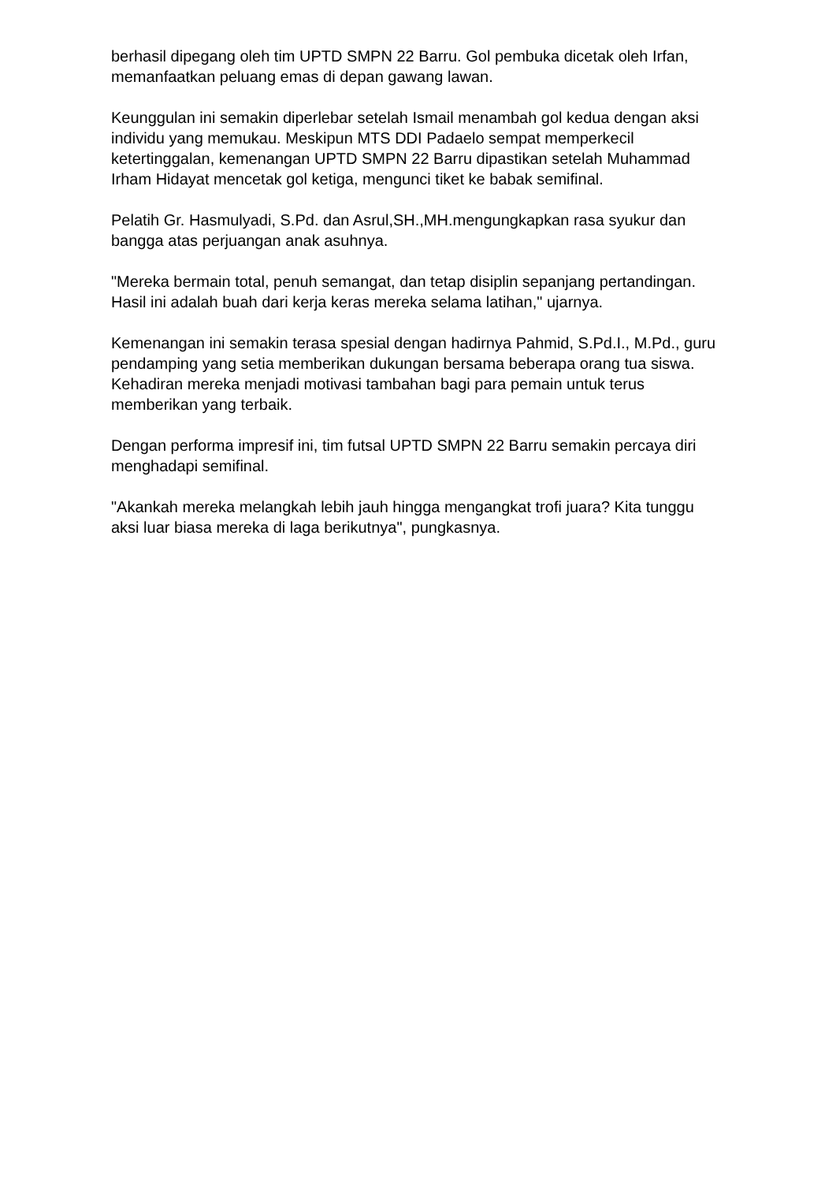berhasil dipegang oleh tim UPTD SMPN 22 Barru. Gol pembuka dicetak oleh Irfan, memanfaatkan peluang emas di depan gawang lawan.
Keunggulan ini semakin diperlebar setelah Ismail menambah gol kedua dengan aksi individu yang memukau. Meskipun MTS DDI Padaelo sempat memperkecil ketertinggalan, kemenangan UPTD SMPN 22 Barru dipastikan setelah Muhammad Irham Hidayat mencetak gol ketiga, mengunci tiket ke babak semifinal.
Pelatih Gr. Hasmulyadi, S.Pd. dan Asrul,SH.,MH.mengungkapkan rasa syukur dan bangga atas perjuangan anak asuhnya.
"Mereka bermain total, penuh semangat, dan tetap disiplin sepanjang pertandingan. Hasil ini adalah buah dari kerja keras mereka selama latihan," ujarnya.
Kemenangan ini semakin terasa spesial dengan hadirnya Pahmid, S.Pd.I., M.Pd., guru pendamping yang setia memberikan dukungan bersama beberapa orang tua siswa. Kehadiran mereka menjadi motivasi tambahan bagi para pemain untuk terus memberikan yang terbaik.
Dengan performa impresif ini, tim futsal UPTD SMPN 22 Barru semakin percaya diri menghadapi semifinal.
"Akankah mereka melangkah lebih jauh hingga mengangkat trofi juara? Kita tunggu aksi luar biasa mereka di laga berikutnya", pungkasnya.